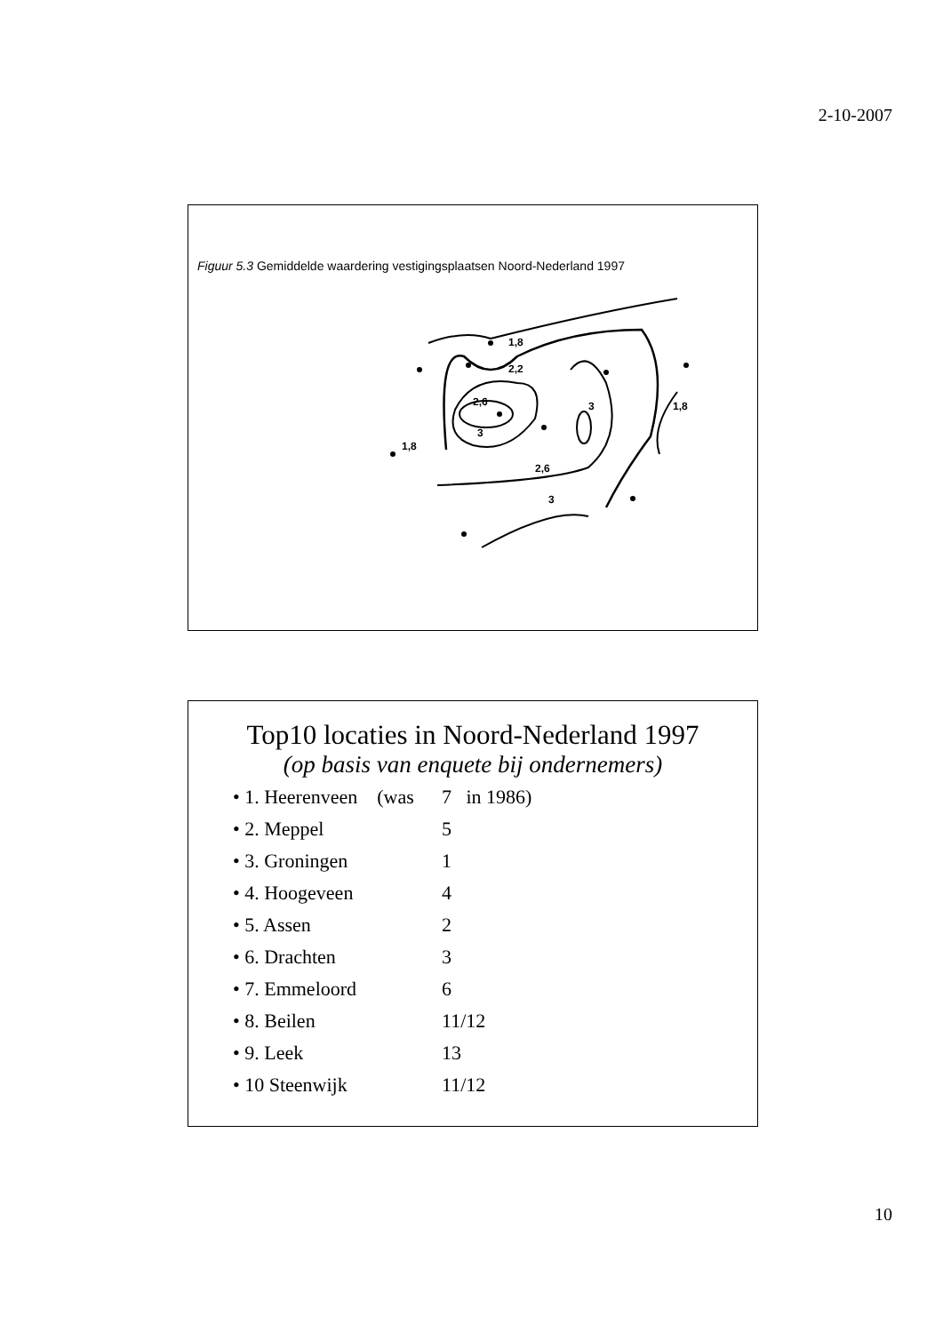2-10-2007
Figuur 5.3 Gemiddelde waardering vestigingsplaatsen Noord-Nederland 1997
1,8
2,2
2,6
3
2,6
3
3
1,8
1,8
Top10 locaties in Noord-Nederland 1997
(op basis van enquete bij ondernemers)
• 1. Heerenveen (was 7 in 1986)
• 2. Meppel 5
• 3. Groningen 1
• 4. Hoogeveen 4
• 5. Assen 2
• 6. Drachten 3
• 7. Emmeloord 6
• 8. Beilen 11/12
• 9. Leek 13
• 10 Steenwijk 11/12
10